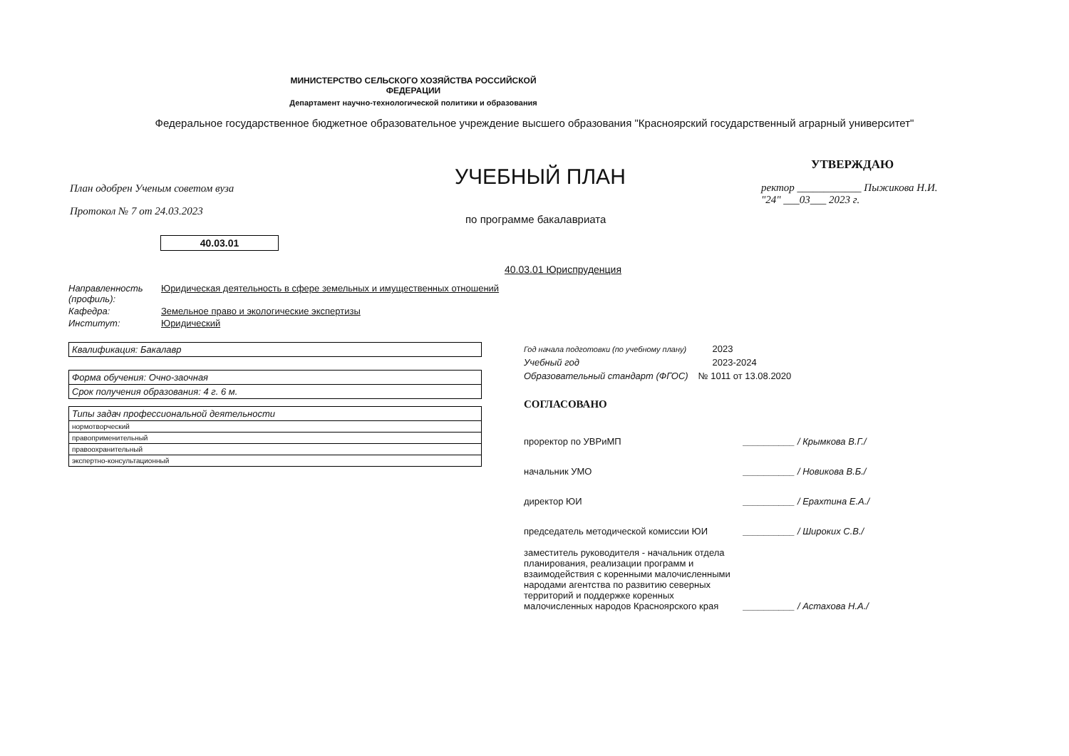МИНИСТЕРСТВО СЕЛЬСКОГО ХОЗЯЙСТВА РОССИЙСКОЙ ФЕДЕРАЦИИ
Департамент научно-технологической политики и образования
Федеральное государственное бюджетное образовательное учреждение высшего образования "Красноярский государственный аграрный университет"
План одобрен Ученым советом вуза
Протокол № 7 от 24.03.2023
УЧЕБНЫЙ ПЛАН
по программе бакалавриата
УТВЕРЖДАЮ
ректор ____________ Пыжикова Н.И.
"24" ___03___ 2023 г.
40.03.01
40.03.01 Юриспруденция
| Направленность (профиль): | Юридическая деятельность в сфере земельных и имущественных отношений |
| Кафедра: | Земельное право и экологические экспертизы |
| Институт: | Юридический |
| Квалификация: Бакалавр |
| Форма обучения: Очно-заочная |
| Срок получения образования: 4 г. 6 м. |
| Типы задач профессиональной деятельности |
| нормотворческий |
| правоприменительный |
| правоохранительный |
| экспертно-консультационный |
| Год начала подготовки (по учебному плану) | 2023 |
| Учебный год | 2023-2024 |
| Образовательный стандарт (ФГОС) | № 1011 от 13.08.2020 |
СОГЛАСОВАНО
| проректор по УВРиМП | __________ / Крымкова В.Г./ |
| начальник УМО | __________ / Новикова В.Б./ |
| директор ЮИ | __________ / Ерахтина Е.А./ |
| председатель методической комиссии ЮИ | __________ / Широких С.В./ |
| заместитель руководителя - начальник отдела планирования, реализации программ и взаимодействия с коренными малочисленными народами агентства по развитию северных территорий и поддержке коренных малочисленных народов Красноярского края | __________ / Астахова Н.А./ |